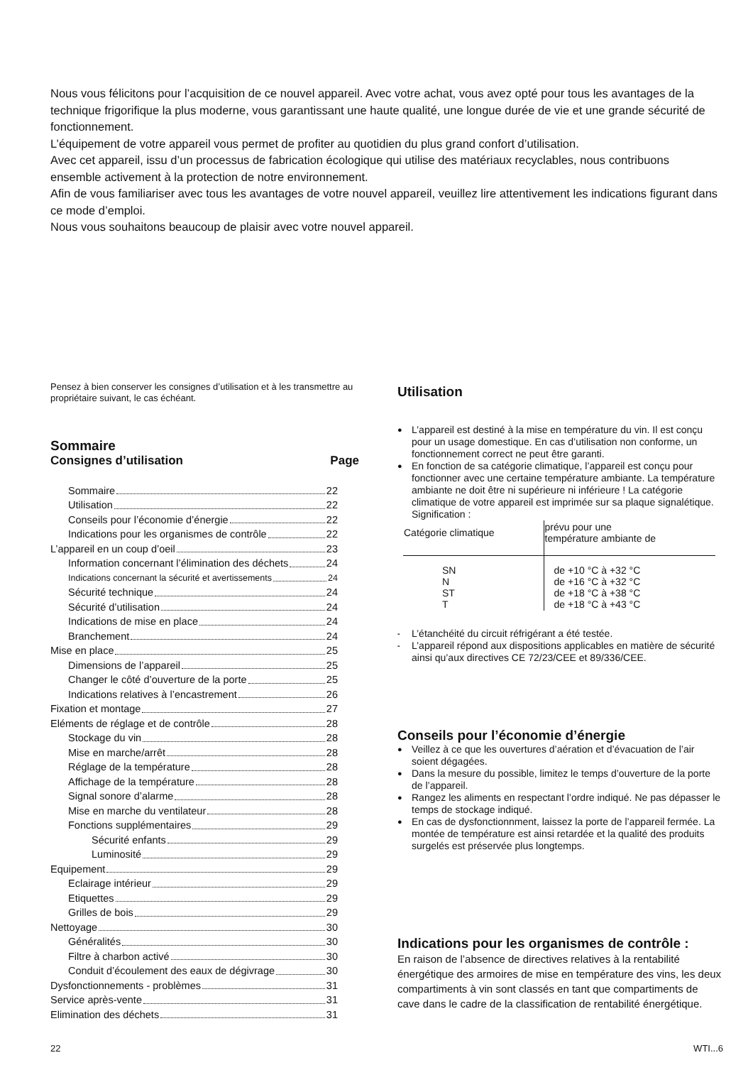Nous vous félicitons pour l’acquisition de ce nouvel appareil. Avec votre achat, vous avez opté pour tous les avantages de la technique frigorifique la plus moderne, vous garantissant une haute qualité, une longue durée de vie et une grande sécurité de fonctionnement.
L’équipement de votre appareil vous permet de profiter au quotidien du plus grand confort d’utilisation.
Avec cet appareil, issu d’un processus de fabrication écologique qui utilise des matériaux recyclables, nous contribuons ensemble activement à la protection de notre environnement.
Afin de vous familiariser avec tous les avantages de votre nouvel appareil, veuillez lire attentivement les indications figurant dans ce mode d’emploi.
Nous vous souhaitons beaucoup de plaisir avec votre nouvel appareil.
Pensez à bien conserver les consignes d’utilisation et à les transmettre au propriétaire suivant, le cas échéant.
Sommaire
Consignes d’utilisation Page
Sommaire 22
Utilisation 22
Conseils pour l’économie d’énergie 22
Indications pour les organismes de contrôle 22
L’appareil en un coup d’oeil 23
Information concernant l’élimination des déchets 24
Indications concernant la sécurité et avertissements 24
Sécurité technique 24
Sécurité d’utilisation 24
Indications de mise en place 24
Branchement 24
Mise en place 25
Dimensions de l’appareil 25
Changer le côté d’ouverture de la porte 25
Indications relatives à l’encastrement 26
Fixation et montage 27
Eléments de réglage et de contrôle 28
Stockage du vin 28
Mise en marche/arrêt 28
Réglage de la température 28
Affichage de la température 28
Signal sonore d’alarme 28
Mise en marche du ventilateur 28
Fonctions supplémentaires 29
Sécurité enfants 29
Luminosité 29
Equipement 29
Eclairage intérieur 29
Etiquettes 29
Grilles de bois 29
Nettoyage 30
Généralités 30
Filtre à charbon activé 30
Conduit d’écoulement des eaux de dégivrage 30
Dysfonctionnements - problèmes 31
Service après-vente 31
Elimination des déchets 31
Utilisation
● L’appareil est destiné à la mise en température du vin. Il est conçu pour un usage domestique. En cas d’utilisation non conforme, un fonctionnement correct ne peut être garanti.
● En fonction de sa catégorie climatique, l’appareil est conçu pour fonctionner avec une certaine température ambiante. La température ambiante ne doit être ni supérieure ni inférieure ! La catégorie climatique de votre appareil est imprimée sur sa plaque signalétique. Signification :
| Catégorie climatique | prévu pour une température ambiante de |
| --- | --- |
| SN N ST T | de +10 °C à +32 °C de +16 °C à +32 °C de +18 °C à +38 °C de +18 °C à +43 °C |
- L’étanchéité du circuit réfrigérant a été testée.
- L’appareil répond aux dispositions applicables en matière de sécurité ainsi qu’aux directives CE 72/23/CEE et 89/336/CEE.
Conseils pour l’économie d’énergie
● Veillez à ce que les ouvertures d’aération et d’évacuation de l’air soient dégagées.
● Dans la mesure du possible, limitez le temps d’ouverture de la porte de l’appareil.
● Rangez les aliments en respectant l’ordre indiqué. Ne pas dépasser le temps de stockage indiqué.
● En cas de dysfonctionnment, laissez la porte de l’appareil fermée. La montée de température est ainsi retardée et la qualité des produits surgelés est préservée plus longtemps.
Indications pour les organismes de contrôle :
En raison de l’absence de directives relatives à la rentabilité énergétique des armoires de mise en température des vins, les deux compartiments à vin sont classés en tant que compartiments de cave dans le cadre de la classification de rentabilité énergétique.
22 WTI...6